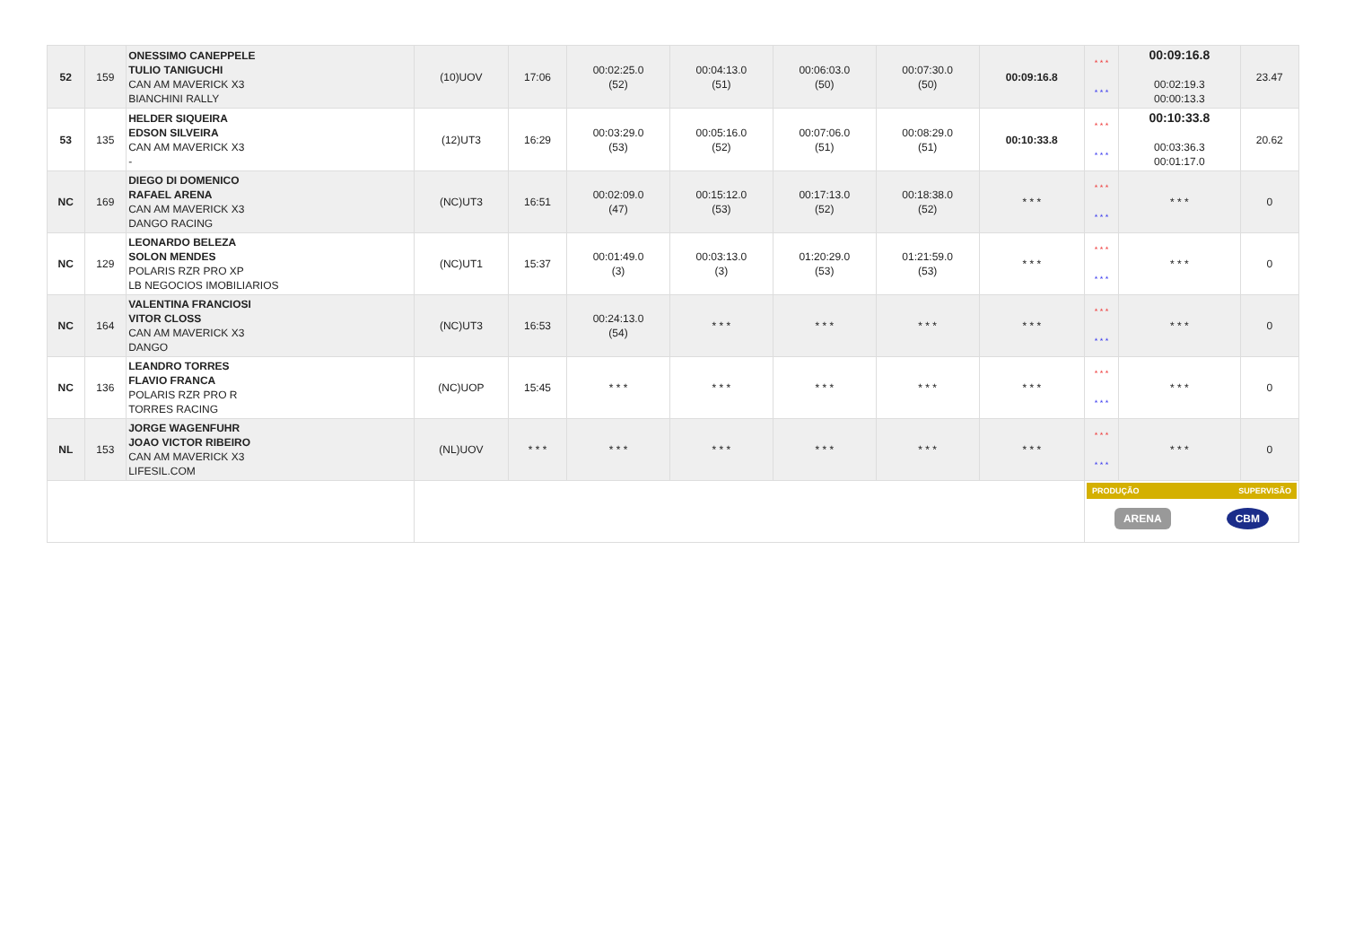| 52 | 159 | ONESSIMO CANEPPELE TULIO TANIGUCHI CAN AM MAVERICK X3 BIANCHINI RALLY | (10)UOV | 17:06 | 00:02:25.0 (52) | 00:04:13.0 (51) | 00:06:03.0 (50) | 00:07:30.0 (50) | 00:09:16.8 | * * * * * * | 00:09:16.8 00:02:19.3 00:00:13.3 | 23.47 |
| 53 | 135 | HELDER SIQUEIRA EDSON SILVEIRA CAN AM MAVERICK X3 - | (12)UT3 | 16:29 | 00:03:29.0 (53) | 00:05:16.0 (52) | 00:07:06.0 (51) | 00:08:29.0 (51) | 00:10:33.8 | * * * * * * | 00:10:33.8 00:03:36.3 00:01:17.0 | 20.62 |
| NC | 169 | DIEGO DI DOMENICO RAFAEL ARENA CAN AM MAVERICK X3 DANGO RACING | (NC)UT3 | 16:51 | 00:02:09.0 (47) | 00:15:12.0 (53) | 00:17:13.0 (52) | 00:18:38.0 (52) | * * * | * * * * * * | * * * | 0 |
| NC | 129 | LEONARDO BELEZA SOLON MENDES POLARIS RZR PRO XP LB NEGOCIOS IMOBILIARIOS | (NC)UT1 | 15:37 | 00:01:49.0 (3) | 00:03:13.0 (3) | 01:20:29.0 (53) | 01:21:59.0 (53) | * * * | * * * * * * | * * * | 0 |
| NC | 164 | VALENTINA FRANCIOSI VITOR CLOSS CAN AM MAVERICK X3 DANGO | (NC)UT3 | 16:53 | 00:24:13.0 (54) | * * * | * * * | * * * | * * * | * * * * * * | * * * | 0 |
| NC | 136 | LEANDRO TORRES FLAVIO FRANCA POLARIS RZR PRO R TORRES RACING | (NC)UOP | 15:45 | * * * | * * * | * * * | * * * | * * * | * * * * * * | * * * | 0 |
| NL | 153 | JORGE WAGENFUHR JOAO VICTOR RIBEIRO CAN AM MAVERICK X3 LIFESIL.COM | (NL)UOV | * * * | * * * | * * * | * * * | * * * | * * * | * * * * * * | * * * | 0 |
| | | | | | | | | | | PRODUÇÃO SUPERVISÃO ARENA CBM | | |